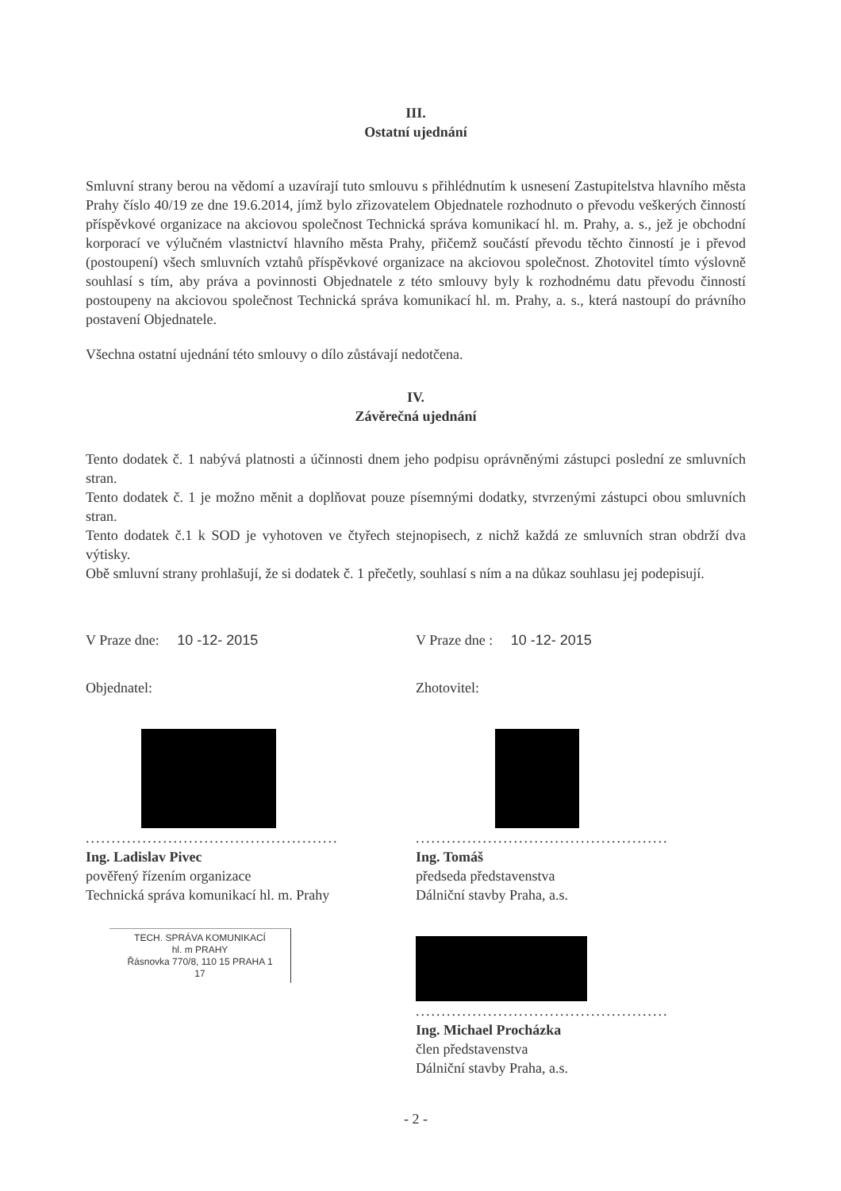III.
Ostatní ujednání
Smluvní strany berou na vědomí a uzavírají tuto smlouvu s přihlédnutím k usnesení Zastupitelstva hlavního města Prahy číslo 40/19 ze dne 19.6.2014, jímž bylo zřizovatelem Objednatele rozhodnuto o převodu veškerých činností příspěvkové organizace na akciovou společnost Technická správa komunikací hl. m. Prahy, a. s., jež je obchodní korporací ve výlučném vlastnictví hlavního města Prahy, přičemž součástí převodu těchto činností je i převod (postoupení) všech smluvních vztahů příspěvkové organizace na akciovou společnost. Zhotovitel tímto výslovně souhlasí s tím, aby práva a povinnosti Objednatele z této smlouvy byly k rozhodnému datu převodu činností postoupeny na akciovou společnost Technická správa komunikací hl. m. Prahy, a. s., která nastoupí do právního postavení Objednatele.
Všechna ostatní ujednání této smlouvy o dílo zůstávají nedotčena.
IV.
Závěrečná ujednání
Tento dodatek č. 1 nabývá platnosti a účinnosti dnem jeho podpisu oprávněnými zástupci poslední ze smluvních stran.
Tento dodatek č. 1 je možno měnit a doplňovat pouze písemnými dodatky, stvrzenými zástupci obou smluvních stran.
Tento dodatek č.1 k SOD je vyhotoven ve čtyřech stejnopisech, z nichž každá ze smluvních stran obdrží dva výtisky.
Obě smluvní strany prohlašují, že si dodatek č. 1 přečetly, souhlasí s ním a na důkaz souhlasu jej podepisují.
V Praze dne: 10 -12- 2015
Objednatel:
.................................................
Ing. Ladislav Pivec
pověřený řízením organizace
Technická správa komunikací hl. m. Prahy
TECH. SPRÁVA KOMUNIKACÍ
hl. m PRAHY
Řásnovka 770/8, 110 15 PRAHA 1
17
V Praze dne : 10 -12- 2015
Zhotovitel:
.................................................
Ing. Tomáš
předseda představenstva
Dálniční stavby Praha, a.s.
.................................................
Ing. Michael Procházka
člen představenstva
Dálniční stavby Praha, a.s.
- 2 -